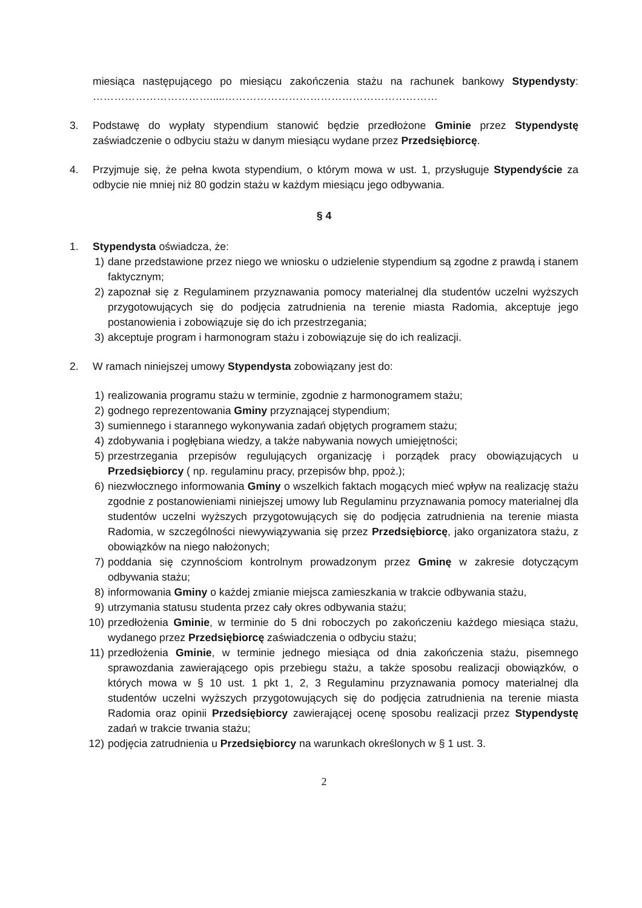miesiąca następującego po miesiącu zakończenia stażu na rachunek bankowy Stypendysty: …………………………….....……………………………………………………
3. Podstawę do wypłaty stypendium stanowić będzie przedłożone Gminie przez Stypendystę zaświadczenie o odbyciu stażu w danym miesiącu wydane przez Przedsiębiorcę.
4. Przyjmuje się, że pełna kwota stypendium, o którym mowa w ust. 1, przysługuje Stypendyście za odbycie nie mniej niż 80 godzin stażu w każdym miesiącu jego odbywania.
§ 4
1. Stypendysta oświadcza, że:
1) dane przedstawione przez niego we wniosku o udzielenie stypendium są zgodne z prawdą i stanem faktycznym;
2) zapoznał się z Regulaminem przyznawania pomocy materialnej dla studentów uczelni wyższych przygotowujących się do podjęcia zatrudnienia na terenie miasta Radomia, akceptuje jego postanowienia i zobowiązuje się do ich przestrzegania;
3) akceptuje program i harmonogram stażu i zobowiązuje się do ich realizacji.
2. W ramach niniejszej umowy Stypendysta zobowiązany jest do:
1) realizowania programu stażu w terminie, zgodnie z harmonogramem stażu;
2) godnego reprezentowania Gminy przyznającej stypendium;
3) sumiennego i starannego wykonywania zadań objętych programem stażu;
4) zdobywania i pogłębiana wiedzy, a także nabywania nowych umiejętności;
5) przestrzegania przepisów regulujących organizację i porządek pracy obowiązujących u Przedsiębiorcy ( np. regulaminu pracy, przepisów bhp, ppoż.);
6) niezwłocznego informowania Gminy o wszelkich faktach mogących mieć wpływ na realizację stażu zgodnie z postanowieniami niniejszej umowy lub Regulaminu przyznawania pomocy materialnej dla studentów uczelni wyższych przygotowujących się do podjęcia zatrudnienia na terenie miasta Radomia, w szczególności niewywiązywania się przez Przedsiębiorcę, jako organizatora stażu, z obowiązków na niego nałożonych;
7) poddania się czynnościom kontrolnym prowadzonym przez Gminę w zakresie dotyczącym odbywania stażu;
8) informowania Gminy o każdej zmianie miejsca zamieszkania w trakcie odbywania stażu,
9) utrzymania statusu studenta przez cały okres odbywania stażu;
10) przedłożenia Gminie, w terminie do 5 dni roboczych po zakończeniu każdego miesiąca stażu, wydanego przez Przedsiębiorcę zaświadczenia o odbyciu stażu;
11) przedłożenia Gminie, w terminie jednego miesiąca od dnia zakończenia stażu, pisemnego sprawozdania zawierającego opis przebiegu stażu, a także sposobu realizacji obowiązków, o których mowa w § 10 ust. 1 pkt 1, 2, 3 Regulaminu przyznawania pomocy materialnej dla studentów uczelni wyższych przygotowujących się do podjęcia zatrudnienia na terenie miasta Radomia oraz opinii Przedsiębiorcy zawierającej ocenę sposobu realizacji przez Stypendystę zadań w trakcie trwania stażu;
12) podjęcia zatrudnienia u Przedsiębiorcy na warunkach określonych w § 1 ust. 3.
2